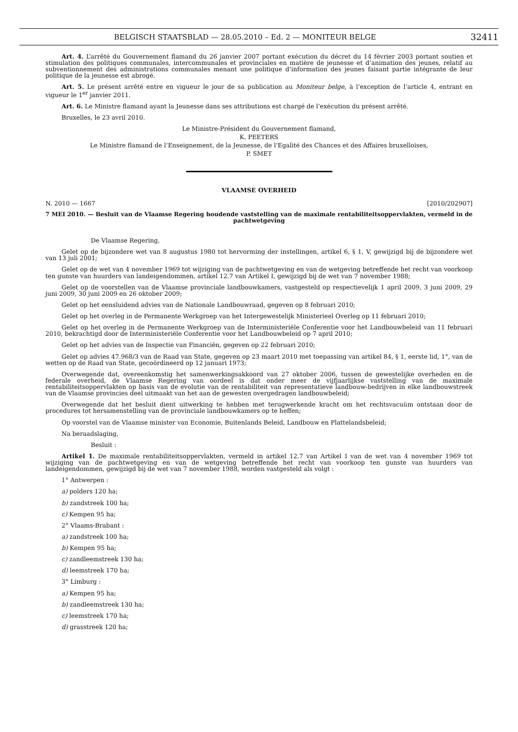BELGISCH STAATSBLAD — 28.05.2010 – Ed. 2 — MONITEUR BELGE 32411
Art. 4. L’arrêté du Gouvernement flamand du 26 janvier 2007 portant exécution du décret du 14 février 2003 portant soutien et stimulation des politiques communales, intercommunales et provinciales en matière de jeunesse et d’animation des jeunes, relatif au subventionnement des administrations communales menant une politique d’information des jeunes faisant partie intégrante de leur politique de la jeunesse est abrogé.
Art. 5. Le présent arrêté entre en vigueur le jour de sa publication au Moniteur belge, à l’exception de l’article 4, entrant en vigueur le 1<sup>er</sup> janvier 2011.
Art. 6. Le Ministre flamand ayant la Jeunesse dans ses attributions est chargé de l’exécution du présent arrêté.
Bruxelles, le 23 avril 2010.
Le Ministre-Président du Gouvernement flamand,
K. PEETERS
Le Ministre flamand de l’Enseignement, de la Jeunesse, de l’Egalité des Chances et des Affaires bruxelloises,
P. SMET
VLAAMSE OVERHEID
N. 2010 — 1667 [2010/202907]
7 MEI 2010. — Besluit van de Vlaamse Regering houdende vaststelling van de maximale rentabiliteitsoppervlakten, vermeld in de pachtwetgeving
De Vlaamse Regering,
Gelet op de bijzondere wet van 8 augustus 1980 tot hervorming der instellingen, artikel 6, § 1, V, gewijzigd bij de bijzondere wet van 13 juli 2001;
Gelet op de wet van 4 november 1969 tot wijziging van de pachtwetgeving en van de wetgeving betreffende het recht van voorkoop ten gunste van huurders van landeigendommen, artikel 12.7 van Artikel I, gewijzigd bij de wet van 7 november 1988;
Gelet op de voorstellen van de Vlaamse provinciale landbouwkamers, vastgesteld op respectievelijk 1 april 2009, 3 juni 2009, 29 juni 2009, 30 juni 2009 en 26 oktober 2009;
Gelet op het eensluidend advies van de Nationale Landbouwraad, gegeven op 8 februari 2010;
Gelet op het overleg in de Permanente Werkgroep van het Intergewestelijk Ministerieel Overleg op 11 februari 2010;
Gelet op het overleg in de Permanente Werkgroep van de Interministeriële Conferentie voor het Landbouwbeleid van 11 februari 2010, bekrachtigd door de Interministeriële Conferentie voor het Landbouwbeleid op 7 april 2010;
Gelet op het advies van de Inspectie van Financiën, gegeven op 22 februari 2010;
Gelet op advies 47.968/3 van de Raad van State, gegeven op 23 maart 2010 met toepassing van artikel 84, § 1, eerste lid, 1°, van de wetten op de Raad van State, gecoördineerd op 12 januari 1973;
Overwegende dat, overeenkomstig het samenwerkingsakkoord van 27 oktober 2006, tussen de gewestelijke overheden en de federale overheid, de Vlaamse Regering van oordeel is dat onder meer de vijfjaarlijkse vaststelling van de maximale rentabiliteitsoppervlakten op basis van de evolutie van de rentabiliteit van representatieve landbouw-bedrijven in elke landbouwstreek van de Vlaamse provincies deel uitmaakt van het aan de gewesten overgedragen landbouwbeleid;
Overwegende dat het besluit dient uitwerking te hebben met terugwerkende kracht om het rechtsvacuüm ontstaan door de procedures tot hersamenstelling van de provinciale landbouwkamers op te heffen;
Op voorstel van de Vlaamse minister van Economie, Buitenlands Beleid, Landbouw en Plattelandsbeleid;
Na beraadslaging,
Besluit :
Artikel 1. De maximale rentabiliteitsoppervlakten, vermeld in artikel 12.7 van Artikel I van de wet van 4 november 1969 tot wijziging van de pachtwetgeving en van de wetgeving betreffende het recht van voorkoop ten gunste van huurders van landeigendommen, gewijzigd bij de wet van 7 november 1988, worden vastgesteld als volgt :
1° Antwerpen :
a) polders 120 ha;
b) zandstreek 100 ha;
c) Kempen 95 ha;
2° Vlaams-Brabant :
a) zandstreek 100 ha;
b) Kempen 95 ha;
c) zandleemstreek 130 ha;
d) leemstreek 170 ha;
3° Limburg :
a) Kempen 95 ha;
b) zandleemstreek 130 ha;
c) leemstreek 170 ha;
d) grasstreek 120 ha;